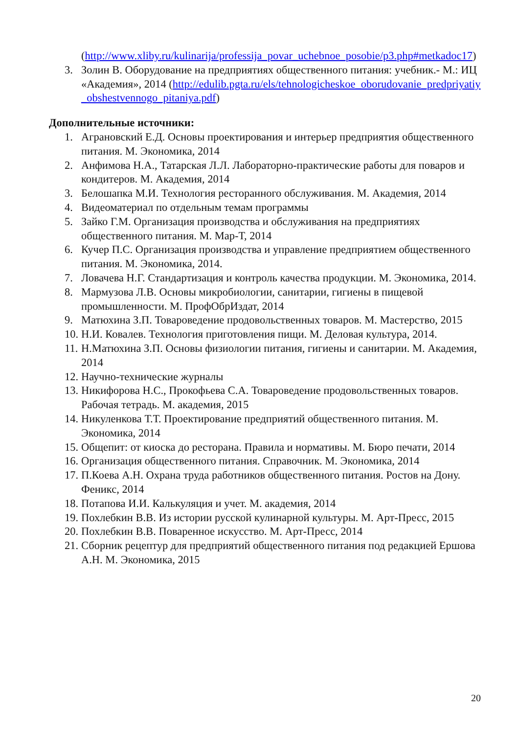(http://www.xliby.ru/kulinarija/professija_povar_uchebnoe_posobie/p3.php#metkadoc17)
3. Золин В. Оборудование на предприятиях общественного питания: учебник.- М.: ИЦ «Академия», 2014 (http://edulib.pgta.ru/els/tehnologicheskoe_oborudovanie_predpriyatiy_obshestvennogo_pitaniya.pdf)
Дополнительные источники:
1. Аграновский Е.Д. Основы проектирования и интерьер предприятия общественного питания. М. Экономика, 2014
2. Анфимова Н.А., Татарская Л.Л. Лабораторно-практические работы для поваров и кондитеров. М. Академия, 2014
3. Белошапка М.И. Технология ресторанного обслуживания. М. Академия, 2014
4. Видеоматериал по отдельным темам программы
5. Зайко Г.М. Организация производства и обслуживания на предприятиях общественного питания. М. Мар-Т, 2014
6. Кучер П.С. Организация производства и управление предприятием общественного питания. М. Экономика, 2014.
7. Ловачева Н.Г. Стандартизация и контроль качества продукции. М. Экономика, 2014.
8. Мармузова Л.В. Основы микробиологии, санитарии, гигиены в пищевой промышленности. М. ПрофОбрИздат, 2014
9. Матюхина З.П. Товароведение продовольственных товаров. М. Мастерство, 2015
10. Н.И. Ковалев. Технология приготовления пищи. М. Деловая культура, 2014.
11. Н.Матюхина З.П. Основы физиологии питания, гигиены и санитарии. М. Академия, 2014
12. Научно-технические журналы
13. Никифорова Н.С., Прокофьева С.А. Товароведение продовольственных товаров. Рабочая тетрадь. М. академия, 2015
14. Никуленкова Т.Т. Проектирование предприятий общественного питания. М. Экономика, 2014
15. Общепит: от киоска до ресторана. Правила и нормативы. М. Бюро печати, 2014
16. Организация общественного питания. Справочник. М. Экономика, 2014
17. П.Коева А.Н. Охрана труда работников общественного питания. Ростов на Дону. Феникс, 2014
18. Потапова И.И. Калькуляция и учет. М. академия, 2014
19. Похлебкин В.В. Из истории русской кулинарной культуры. М. Арт-Пресс, 2015
20. Похлебкин В.В. Поваренное искусство. М. Арт-Пресс, 2014
21. Сборник рецептур для предприятий общественного питания под редакцией Ершова А.Н. М. Экономика, 2015
20